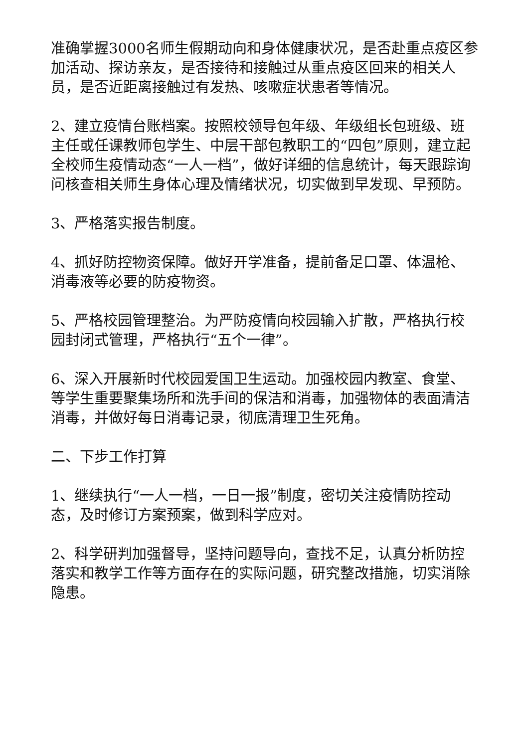准确掌握3000名师生假期动向和身体健康状况，是否赴重点疫区参加活动、探访亲友，是否接待和接触过从重点疫区回来的相关人员，是否近距离接触过有发热、咳嗽症状患者等情况。
2、建立疫情台账档案。按照校领导包年级、年级组长包班级、班主任或任课教师包学生、中层干部包教职工的“四包”原则，建立起全校师生疫情动态“一人一档”，做好详细的信息统计，每天跟踪询问核查相关师生身体心理及情绪状况，切实做到早发现、早预防。
3、严格落实报告制度。
4、抓好防控物资保障。做好开学准备，提前备足口罩、体温枪、消毒液等必要的防疫物资。
5、严格校园管理整治。为严防疫情向校园输入扩散，严格执行校园封闭式管理，严格执行“五个一律”。
6、深入开展新时代校园爱国卫生运动。加强校园内教室、食堂、等学生重要聚集场所和洗手间的保洁和消毒，加强物体的表面清洁消毒，并做好每日消毒记录，彻底清理卫生死角。
二、下步工作打算
1、继续执行“一人一档，一日一报”制度，密切关注疫情防控动态，及时修订方案预案，做到科学应对。
2、科学研判加强督导，坚持问题导向，查找不足，认真分析防控落实和教学工作等方面存在的实际问题，研究整改措施，切实消除隐患。